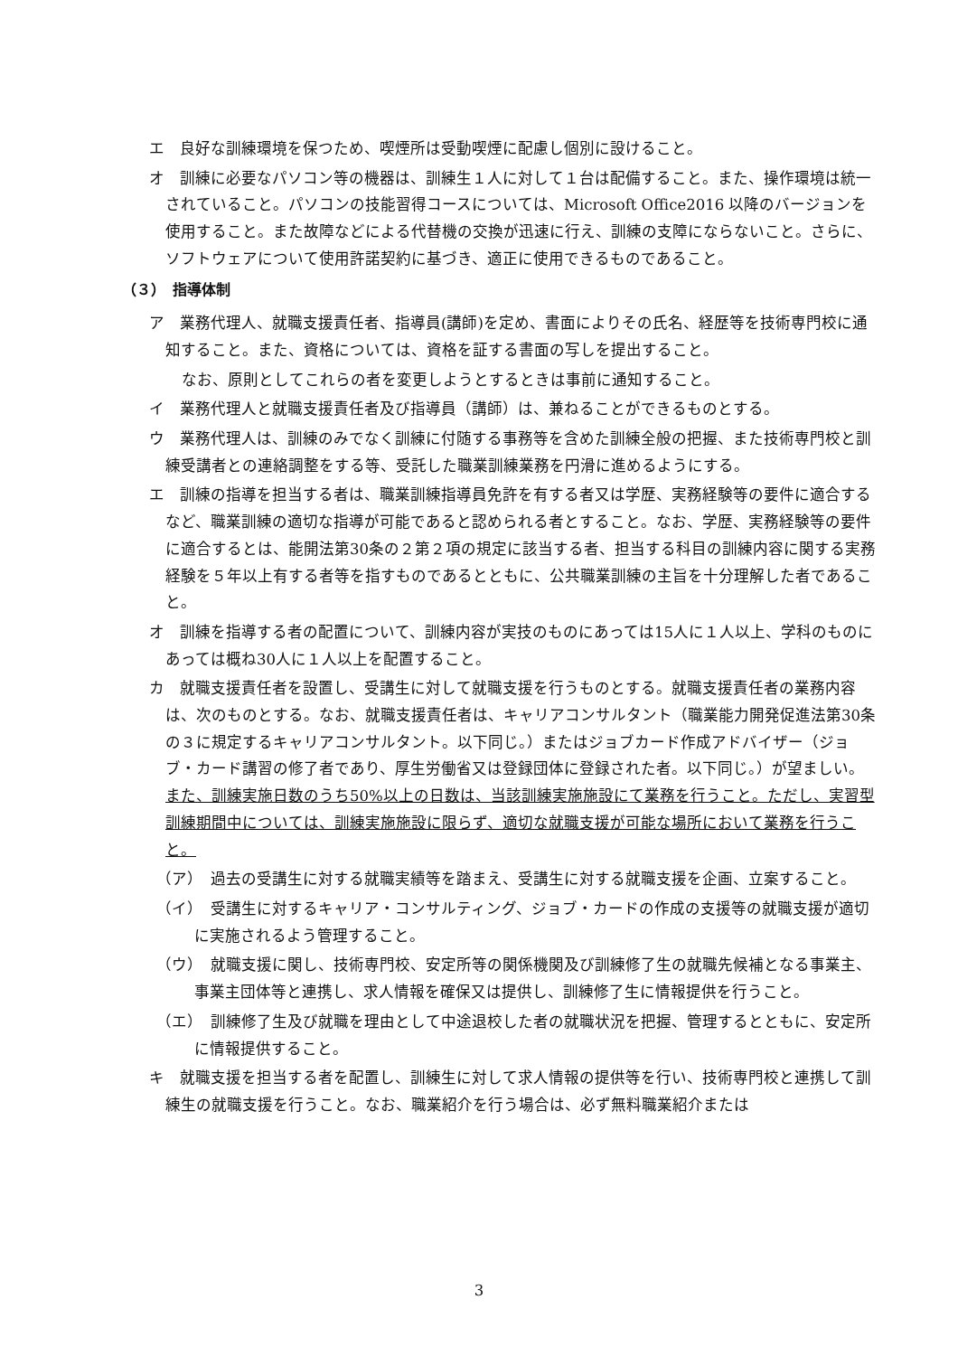エ　良好な訓練環境を保つため、喫煙所は受動喫煙に配慮し個別に設けること。
オ　訓練に必要なパソコン等の機器は、訓練生１人に対して１台は配備すること。また、操作環境は統一されていること。パソコンの技能習得コースについては、Microsoft Office2016 以降のバージョンを使用すること。また故障などによる代替機の交換が迅速に行え、訓練の支障にならないこと。さらに、ソフトウェアについて使用許諾契約に基づき、適正に使用できるものであること。
（３）　指導体制
ア　業務代理人、就職支援責任者、指導員(講師)を定め、書面によりその氏名、経歴等を技術専門校に通知すること。また、資格については、資格を証する書面の写しを提出すること。
なお、原則としてこれらの者を変更しようとするときは事前に通知すること。
イ　業務代理人と就職支援責任者及び指導員（講師）は、兼ねることができるものとする。
ウ　業務代理人は、訓練のみでなく訓練に付随する事務等を含めた訓練全般の把握、また技術専門校と訓練受講者との連絡調整をする等、受託した職業訓練業務を円滑に進めるようにする。
エ　訓練の指導を担当する者は、職業訓練指導員免許を有する者又は学歴、実務経験等の要件に適合するなど、職業訓練の適切な指導が可能であると認められる者とすること。なお、学歴、実務経験等の要件に適合するとは、能開法第30条の２第２項の規定に該当する者、担当する科目の訓練内容に関する実務経験を５年以上有する者等を指すものであるとともに、公共職業訓練の主旨を十分理解した者であること。
オ　訓練を指導する者の配置について、訓練内容が実技のものにあっては15人に１人以上、学科のものにあっては概ね30人に１人以上を配置すること。
カ　就職支援責任者を設置し、受講生に対して就職支援を行うものとする。就職支援責任者の業務内容は、次のものとする。なお、就職支援責任者は、キャリアコンサルタント（職業能力開発促進法第30条の３に規定するキャリアコンサルタント。以下同じ。）またはジョブカード作成アドバイザー（ジョブ・カード講習の修了者であり、厚生労働省又は登録団体に登録された者。以下同じ。）が望ましい。また、訓練実施日数のうち50%以上の日数は、当該訓練実施施設にて業務を行うこと。ただし、実習型訓練期間中については、訓練実施施設に限らず、適切な就職支援が可能な場所において業務を行うこと。
（ア）　過去の受講生に対する就職実績等を踏まえ、受講生に対する就職支援を企画、立案すること。
（イ）　受講生に対するキャリア・コンサルティング、ジョブ・カードの作成の支援等の就職支援が適切に実施されるよう管理すること。
（ウ）　就職支援に関し、技術専門校、安定所等の関係機関及び訓練修了生の就職先候補となる事業主、事業主団体等と連携し、求人情報を確保又は提供し、訓練修了生に情報提供を行うこと。
（エ）　訓練修了生及び就職を理由として中途退校した者の就職状況を把握、管理するとともに、安定所に情報提供すること。
キ　就職支援を担当する者を配置し、訓練生に対して求人情報の提供等を行い、技術専門校と連携して訓練生の就職支援を行うこと。なお、職業紹介を行う場合は、必ず無料職業紹介または
3